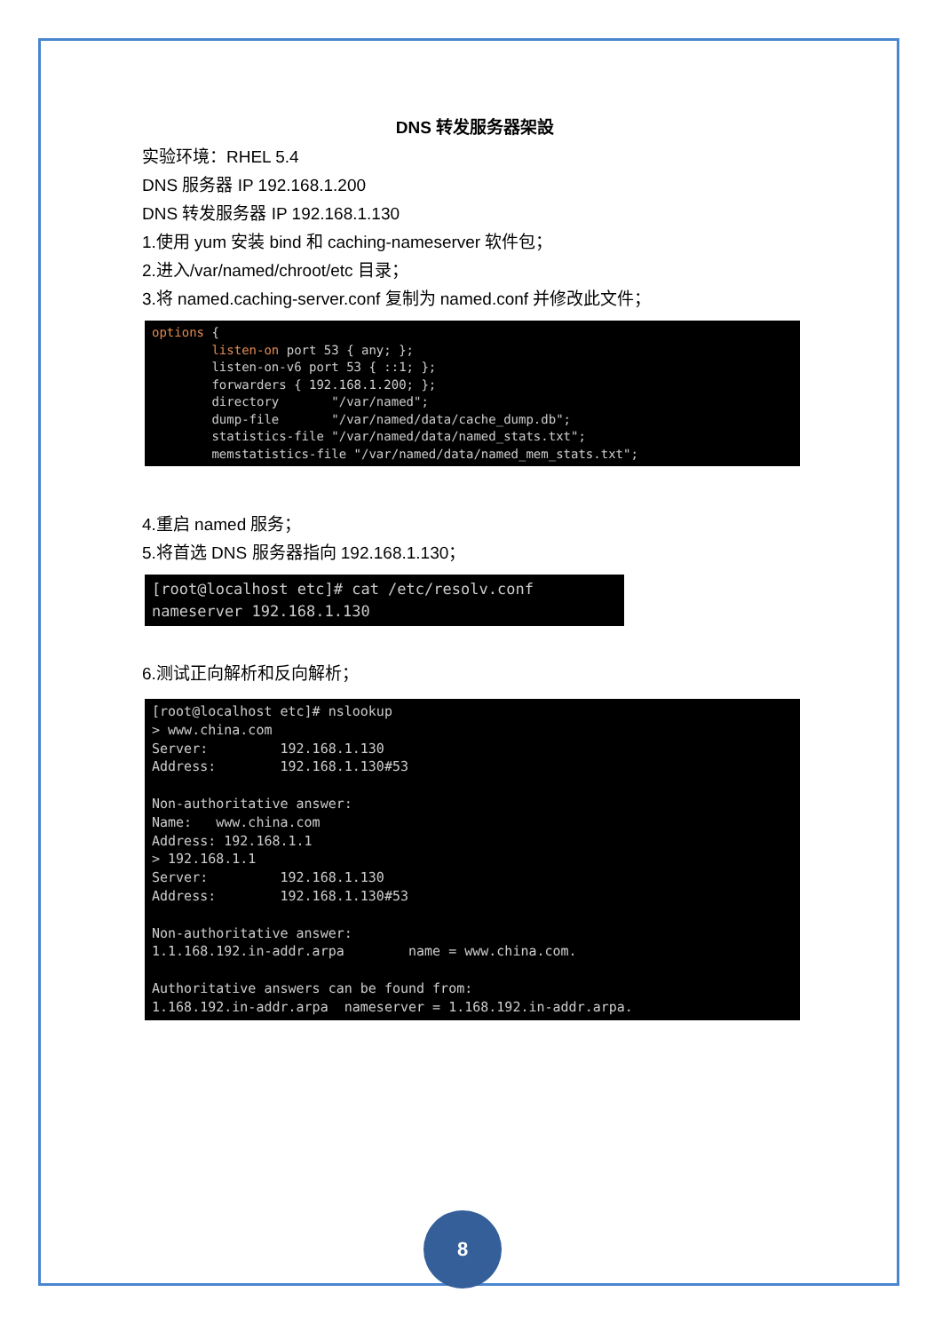DNS 转发服务器架設
实验环境：RHEL 5.4
DNS 服务器 IP 192.168.1.200
DNS 转发服务器 IP 192.168.1.130
1.使用 yum 安装 bind 和 caching-nameserver 软件包；
2.进入/var/named/chroot/etc 目录；
3.将 named.caching-server.conf 复制为 named.conf 并修改此文件；
options { listen-on port 53 { any; }; listen-on-v6 port 53 { ::1; }; forwarders { 192.168.1.200; }; directory "/var/named"; dump-file "/var/named/data/cache_dump.db"; statistics-file "/var/named/data/named_stats.txt"; memstatistics-file "/var/named/data/named_mem_stats.txt";
4.重启 named 服务；
5.将首选 DNS 服务器指向 192.168.1.130；
[root@localhost etc]# cat /etc/resolv.conf nameserver 192.168.1.130
6.测试正向解析和反向解析；
[root@localhost etc]# nslookup > www.china.com Server: 192.168.1.130 Address: 192.168.1.130#53 Non-authoritative answer: Name: www.china.com Address: 192.168.1.1 > 192.168.1.1 Server: 192.168.1.130 Address: 192.168.1.130#53 Non-authoritative answer: 1.1.168.192.in-addr.arpa name = www.china.com. Authoritative answers can be found from: 1.168.192.in-addr.arpa nameserver = 1.168.192.in-addr.arpa.
8